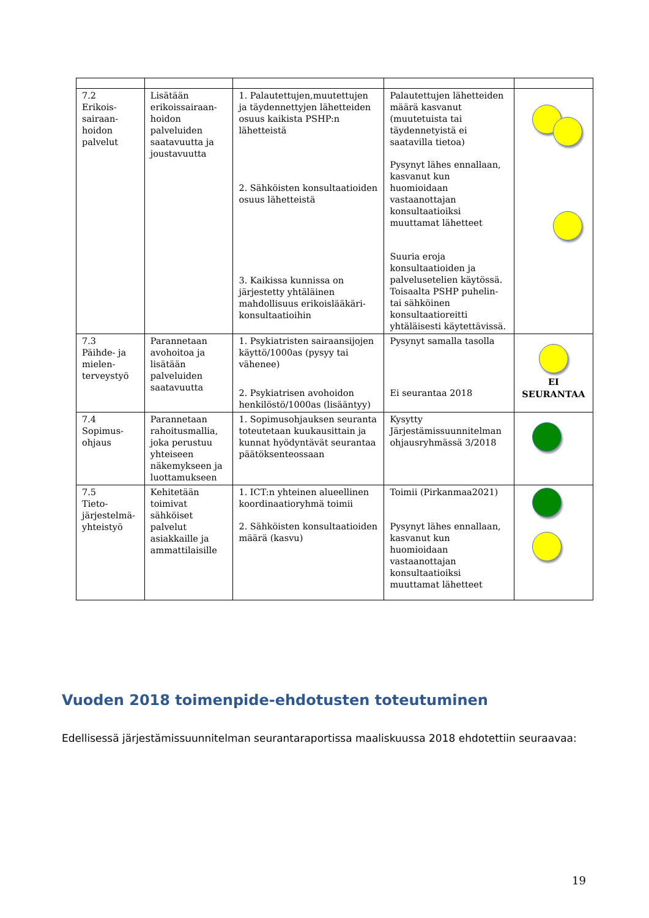| 7.2 Erikois- sairaan- hoidon palvelut | Lisätään erikoissairaan-hoidon palveluiden saatavuutta ja joustavuutta | 1. Palautettujen,muutettujen ja täydennettyjen lähetteiden osuus kaikista PSHP:n lähetteistä 2. Sähköisten konsultaatioiden osuus lähetteistä 3. Kaikissa kunnissa on järjestetty yhtäläinen mahdollisuus erikoislääkäri- konsultaatioihin | Palautettujen lähetteiden määrä kasvanut (muutetuista tai täydennetyistä ei saatavilla tietoa) Pysynyt lähes ennallaan, kasvanut kun huomioidaan vastaanottajan konsultaatioiksi muuttamat lähetteet Suuria eroja konsultaatioiden ja palvelusetelien käytössä. Toisaalta PSHP puhelin- tai sähköinen konsultaatioreitti yhtäläisesti käytettävissä. | |
| 7.3 Päihde- ja mielen- terveystyö | Parannetaan avohoitoa ja lisätään palveluiden saatavuutta | 1. Psykiatristen sairaansijojen käyttö/1000as (pysyy tai vähenee) 2. Psykiatrisen avohoidon henkilöstö/1000as (lisääntyy) | Pysynyt samalla tasolla Ei seurantaa 2018 | EI SEURANTAA |
| 7.4 Sopimus- ohjaus | Parannetaan rahoitusmallia, joka perustuu yhteiseen näkemykseen ja luottamukseen | 1. Sopimusohjauksen seuranta toteutetaan kuukausittain ja kunnat hyödyntävät seurantaa päätöksenteossaan | Kysytty Järjestämissuunnitelman ohjausryhmässä 3/2018 | |
| 7.5 Tieto- järjestelmä- yhteistyö | Kehitetään toimivat sähköiset palvelut asiakkaille ja ammattilaisille | 1. ICT:n yhteinen alueellinen koordinaatioryhmä toimii 2. Sähköisten konsultaatioiden määrä (kasvu) | Toimii (Pirkanmaa2021) Pysynyt lähes ennallaan, kasvanut kun huomioidaan vastaanottajan konsultaatioiksi muuttamat lähetteet | |
Vuoden 2018 toimenpide-ehdotusten toteutuminen
Edellisessä järjestämissuunnitelman seurantaraportissa maaliskuussa 2018 ehdotettiin seuraavaa:
19